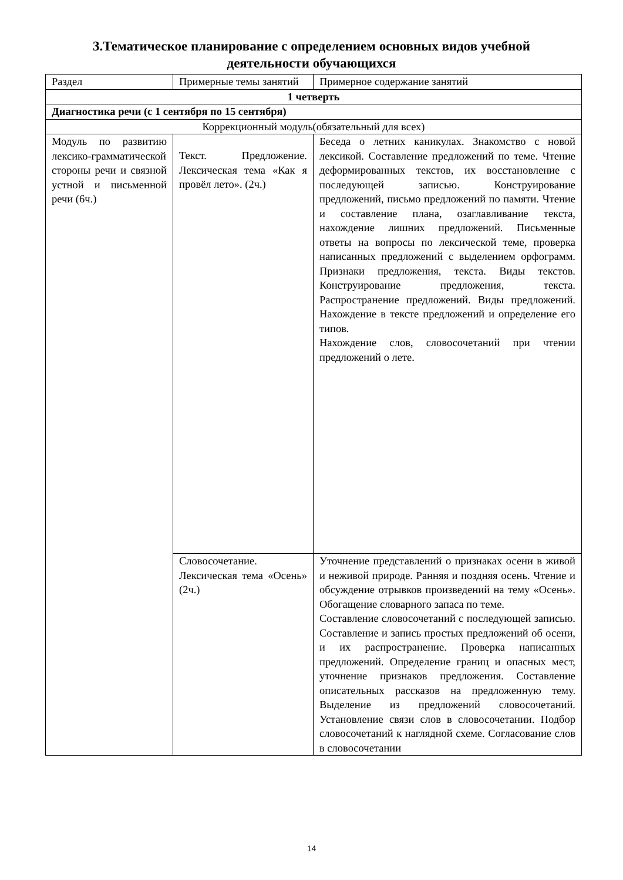3.Тематическое планирование с определением основных видов учебной
деятельности обучающихся
| Раздел | Примерные темы занятий | Примерное содержание занятий |
| 1 четверть | | |
| Диагностика речи (с 1 сентября по 15 сентября) | | |
| Коррекционный модуль(обязательный для всех) | | |
| Модуль по развитию лексико-грамматической стороны речи и связной устной и письменной речи (6ч.) | Текст. Предложение. Лексическая тема «Как я провёл лето». (2ч.) | Беседа о летних каникулах. Знакомство с новой лексикой. Составление предложений по теме. Чтение деформированных текстов, их восстановление с последующей записью. Конструирование предложений, письмо предложений по памяти. Чтение и составление плана, озаглавливание текста, нахождение лишних предложений. Письменные ответы на вопросы по лексической теме, проверка написанных предложений с выделением орфограмм. Признаки предложения, текста. Виды текстов. Конструирование предложения, текста. Распространение предложений. Виды предложений. Нахождение в тексте предложений и определение его типов. Нахождение слов, словосочетаний при чтении предложений о лете. |
| | Словосочетание. Лексическая тема «Осень» (2ч.) | Уточнение представлений о признаках осени в живой и неживой природе. Ранняя и поздняя осень. Чтение и обсуждение отрывков произведений на тему «Осень». Обогащение словарного запаса по теме. Составление словосочетаний с последующей записью. Составление и запись простых предложений об осени, и их распространение. Проверка написанных предложений. Определение границ и опасных мест, уточнение признаков предложения. Составление описательных рассказов на предложенную тему. Выделение из предложений словосочетаний. Установление связи слов в словосочетании. Подбор словосочетаний к наглядной схеме. Согласование слов в словосочетании |
14